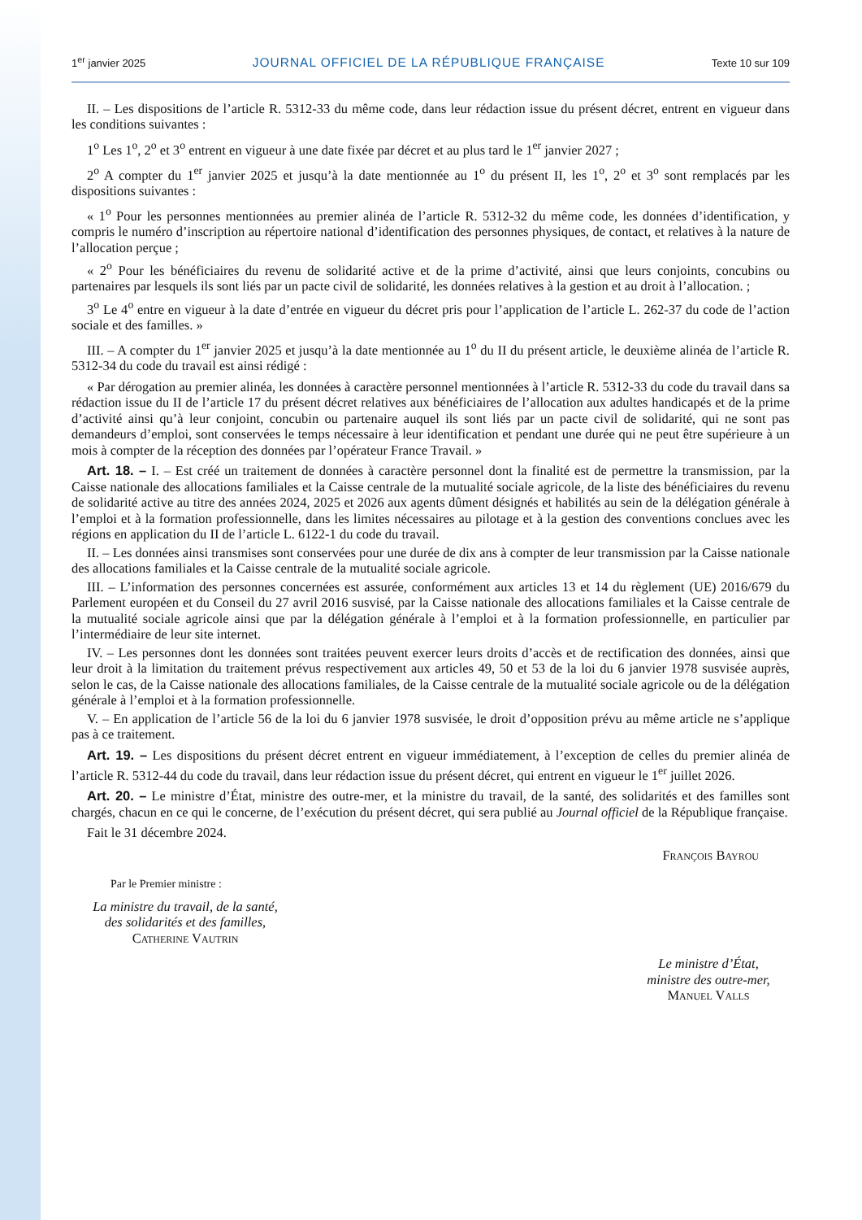1<sup>er</sup> janvier 2025 JOURNAL OFFICIEL DE LA RÉPUBLIQUE FRANÇAISE Texte 10 sur 109
II. – Les dispositions de l’article R. 5312-33 du même code, dans leur rédaction issue du présent décret, entrent en vigueur dans les conditions suivantes :
1<sup>o</sup> Les 1<sup>o</sup>, 2<sup>o</sup> et 3<sup>o</sup> entrent en vigueur à une date fixée par décret et au plus tard le 1<sup>er</sup> janvier 2027 ;
2<sup>o</sup> A compter du 1<sup>er</sup> janvier 2025 et jusqu’à la date mentionnée au 1<sup>o</sup> du présent II, les 1<sup>o</sup>, 2<sup>o</sup> et 3<sup>o</sup> sont remplacés par les dispositions suivantes :
« 1<sup>o</sup> Pour les personnes mentionnées au premier alinéa de l’article R. 5312-32 du même code, les données d’identification, y compris le numéro d’inscription au répertoire national d’identification des personnes physiques, de contact, et relatives à la nature de l’allocation perçue ;
« 2<sup>o</sup> Pour les bénéficiaires du revenu de solidarité active et de la prime d’activité, ainsi que leurs conjoints, concubins ou partenaires par lesquels ils sont liés par un pacte civil de solidarité, les données relatives à la gestion et au droit à l’allocation. ;
3<sup>o</sup> Le 4<sup>o</sup> entre en vigueur à la date d’entrée en vigueur du décret pris pour l’application de l’article L. 262-37 du code de l’action sociale et des familles. »
III. – A compter du 1<sup>er</sup> janvier 2025 et jusqu’à la date mentionnée au 1<sup>o</sup> du II du présent article, le deuxième alinéa de l’article R. 5312-34 du code du travail est ainsi rédigé :
« Par dérogation au premier alinéa, les données à caractère personnel mentionnées à l’article R. 5312-33 du code du travail dans sa rédaction issue du II de l’article 17 du présent décret relatives aux bénéficiaires de l’allocation aux adultes handicapés et de la prime d’activité ainsi qu’à leur conjoint, concubin ou partenaire auquel ils sont liés par un pacte civil de solidarité, qui ne sont pas demandeurs d’emploi, sont conservées le temps nécessaire à leur identification et pendant une durée qui ne peut être supérieure à un mois à compter de la réception des données par l’opérateur France Travail. »
Art. 18. – I. – Est créé un traitement de données à caractère personnel dont la finalité est de permettre la transmission, par la Caisse nationale des allocations familiales et la Caisse centrale de la mutualité sociale agricole, de la liste des bénéficiaires du revenu de solidarité active au titre des années 2024, 2025 et 2026 aux agents dûment désignés et habilités au sein de la délégation générale à l’emploi et à la formation professionnelle, dans les limites nécessaires au pilotage et à la gestion des conventions conclues avec les régions en application du II de l’article L. 6122-1 du code du travail.
II. – Les données ainsi transmises sont conservées pour une durée de dix ans à compter de leur transmission par la Caisse nationale des allocations familiales et la Caisse centrale de la mutualité sociale agricole.
III. – L’information des personnes concernées est assurée, conformément aux articles 13 et 14 du règlement (UE) 2016/679 du Parlement européen et du Conseil du 27 avril 2016 susvisé, par la Caisse nationale des allocations familiales et la Caisse centrale de la mutualité sociale agricole ainsi que par la délégation générale à l’emploi et à la formation professionnelle, en particulier par l’intermédiaire de leur site internet.
IV. – Les personnes dont les données sont traitées peuvent exercer leurs droits d’accès et de rectification des données, ainsi que leur droit à la limitation du traitement prévus respectivement aux articles 49, 50 et 53 de la loi du 6 janvier 1978 susvisée auprès, selon le cas, de la Caisse nationale des allocations familiales, de la Caisse centrale de la mutualité sociale agricole ou de la délégation générale à l’emploi et à la formation professionnelle.
V. – En application de l’article 56 de la loi du 6 janvier 1978 susvisée, le droit d’opposition prévu au même article ne s’applique pas à ce traitement.
Art. 19. – Les dispositions du présent décret entrent en vigueur immédiatement, à l’exception de celles du premier alinéa de l’article R. 5312-44 du code du travail, dans leur rédaction issue du présent décret, qui entrent en vigueur le 1<sup>er</sup> juillet 2026.
Art. 20. – Le ministre d’État, ministre des outre-mer, et la ministre du travail, de la santé, des solidarités et des familles sont chargés, chacun en ce qui le concerne, de l’exécution du présent décret, qui sera publié au Journal officiel de la République française.
Fait le 31 décembre 2024.
François Bayrou
Par le Premier ministre :
La ministre du travail, de la santé,
des solidarités et des familles,
Catherine Vautrin
Le ministre d’État,
ministre des outre-mer,
Manuel Valls